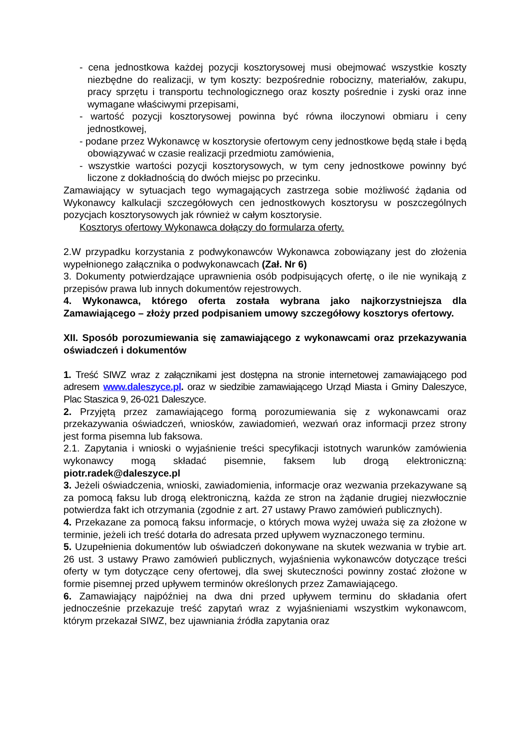- cena jednostkowa każdej pozycji kosztorysowej musi obejmować wszystkie koszty niezbędne do realizacji, w tym koszty: bezpośrednie robocizny, materiałów, zakupu, pracy sprzętu i transportu technologicznego oraz koszty pośrednie i zyski oraz inne wymagane właściwymi przepisami,
- wartość pozycji kosztorysowej powinna być równa iloczynowi obmiaru i ceny jednostkowej,
- podane przez Wykonawcę w kosztorysie ofertowym ceny jednostkowe będą stałe i będą obowiązywać w czasie realizacji przedmiotu zamówienia,
- wszystkie wartości pozycji kosztorysowych, w tym ceny jednostkowe powinny być liczone z dokładnością do dwóch miejsc po przecinku.
Zamawiający w sytuacjach tego wymagających zastrzega sobie możliwość żądania od Wykonawcy kalkulacji szczegółowych cen jednostkowych kosztorysu w poszczególnych pozycjach kosztorysowych jak również w całym kosztorysie.
Kosztorys ofertowy Wykonawca dołączy do formularza oferty.
2.W przypadku korzystania z podwykonawców Wykonawca zobowiązany jest do złożenia wypełnionego załącznika o podwykonawcach (Zał. Nr 6)
3. Dokumenty potwierdzające uprawnienia osób podpisujących ofertę, o ile nie wynikają z przepisów prawa lub innych dokumentów rejestrowych.
4. Wykonawca, którego oferta została wybrana jako najkorzystniejsza dla Zamawiającego – złoży przed podpisaniem umowy szczegółowy kosztorys ofertowy.
XII. Sposób porozumiewania się zamawiającego z wykonawcami oraz przekazywania oświadczeń i dokumentów
1. Treść SIWZ wraz z załącznikami jest dostępna na stronie internetowej zamawiającego pod adresem www.daleszyce.pl. oraz w siedzibie zamawiającego Urząd Miasta i Gminy Daleszyce, Plac Staszica 9, 26-021 Daleszyce.
2. Przyjętą przez zamawiającego formą porozumiewania się z wykonawcami oraz przekazywania oświadczeń, wniosków, zawiadomień, wezwań oraz informacji przez strony jest forma pisemna lub faksowa.
2.1. Zapytania i wnioski o wyjaśnienie treści specyfikacji istotnych warunków zamówienia wykonawcy mogą składać pisemnie, faksem lub drogą elektroniczną: piotr.radek@daleszyce.pl
3. Jeżeli oświadczenia, wnioski, zawiadomienia, informacje oraz wezwania przekazywane są za pomocą faksu lub drogą elektroniczną, każda ze stron na żądanie drugiej niezwłocznie potwierdza fakt ich otrzymania (zgodnie z art. 27 ustawy Prawo zamówień publicznych).
4. Przekazane za pomocą faksu informacje, o których mowa wyżej uważa się za złożone w terminie, jeżeli ich treść dotarła do adresata przed upływem wyznaczonego terminu.
5. Uzupełnienia dokumentów lub oświadczeń dokonywane na skutek wezwania w trybie art. 26 ust. 3 ustawy Prawo zamówień publicznych, wyjaśnienia wykonawców dotyczące treści oferty w tym dotyczące ceny ofertowej, dla swej skuteczności powinny zostać złożone w formie pisemnej przed upływem terminów określonych przez Zamawiającego.
6. Zamawiający najpóźniej na dwa dni przed upływem terminu do składania ofert jednocześnie przekazuje treść zapytań wraz z wyjaśnieniami wszystkim wykonawcom, którym przekazał SIWZ, bez ujawniania źródła zapytania oraz